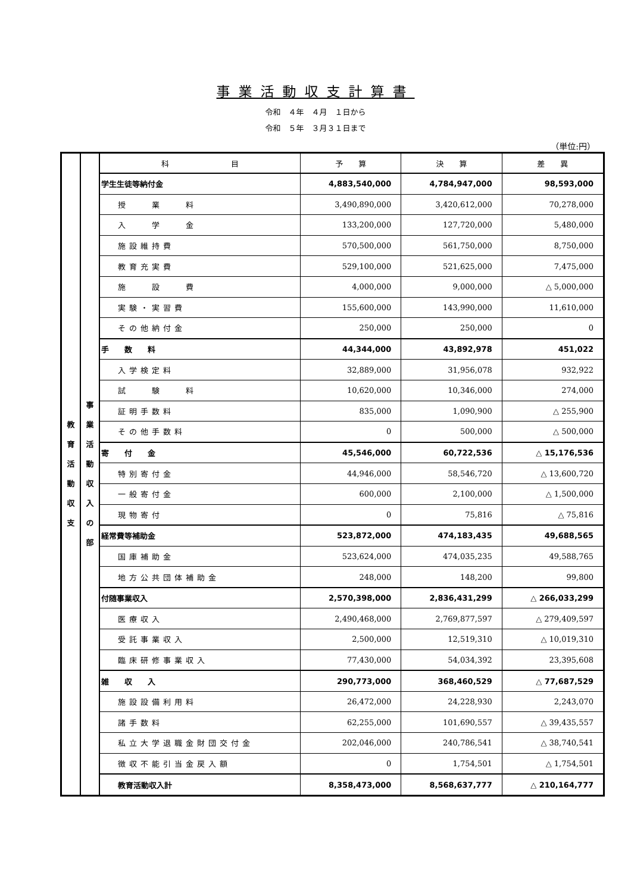事業活動収支計算書
令和　４年　４月　１日から
令和　５年　３月３１日まで
（単位:円）
| 教 育 活 動 収 支 | 事 業 活 動 収 入 の 部 | 科 目 | 予 算 | 決 算 | 差 異 |
| | | 学生生徒等納付金 | 4,883,540,000 | 4,784,947,000 | 98,593,000 |
| | | 授 業 料 | 3,490,890,000 | 3,420,612,000 | 70,278,000 |
| | | 入 学 金 | 133,200,000 | 127,720,000 | 5,480,000 |
| | | 施設維持費 | 570,500,000 | 561,750,000 | 8,750,000 |
| | | 教育充実費 | 529,100,000 | 521,625,000 | 7,475,000 |
| | | 施 設 費 | 4,000,000 | 9,000,000 | △ 5,000,000 |
| | | 実験・実習費 | 155,600,000 | 143,990,000 | 11,610,000 |
| | | その他納付金 | 250,000 | 250,000 | 0 |
| | | 手 数 料 | 44,344,000 | 43,892,978 | 451,022 |
| | | 入学検定料 | 32,889,000 | 31,956,078 | 932,922 |
| | | 試 験 料 | 10,620,000 | 10,346,000 | 274,000 |
| | | 証明手数料 | 835,000 | 1,090,900 | △ 255,900 |
| | | その他手数料 | 0 | 500,000 | △ 500,000 |
| | | 寄 付 金 | 45,546,000 | 60,722,536 | △ 15,176,536 |
| | | 特別寄付金 | 44,946,000 | 58,546,720 | △ 13,600,720 |
| | | 一般寄付金 | 600,000 | 2,100,000 | △ 1,500,000 |
| | | 現物寄付 | 0 | 75,816 | △ 75,816 |
| | | 経常費等補助金 | 523,872,000 | 474,183,435 | 49,688,565 |
| | | 国庫補助金 | 523,624,000 | 474,035,235 | 49,588,765 |
| | | 地方公共団体補助金 | 248,000 | 148,200 | 99,800 |
| | | 付随事業収入 | 2,570,398,000 | 2,836,431,299 | △ 266,033,299 |
| | | 医療収入 | 2,490,468,000 | 2,769,877,597 | △ 279,409,597 |
| | | 受託事業収入 | 2,500,000 | 12,519,310 | △ 10,019,310 |
| | | 臨床研修事業収入 | 77,430,000 | 54,034,392 | 23,395,608 |
| | | 雑 収 入 | 290,773,000 | 368,460,529 | △ 77,687,529 |
| | | 施設設備利用料 | 26,472,000 | 24,228,930 | 2,243,070 |
| | | 諸手数料 | 62,255,000 | 101,690,557 | △ 39,435,557 |
| | | 私立大学退職金財団交付金 | 202,046,000 | 240,786,541 | △ 38,740,541 |
| | | 徴収不能引当金戻入額 | 0 | 1,754,501 | △ 1,754,501 |
| | | 教育活動収入計 | 8,358,473,000 | 8,568,637,777 | △ 210,164,777 |